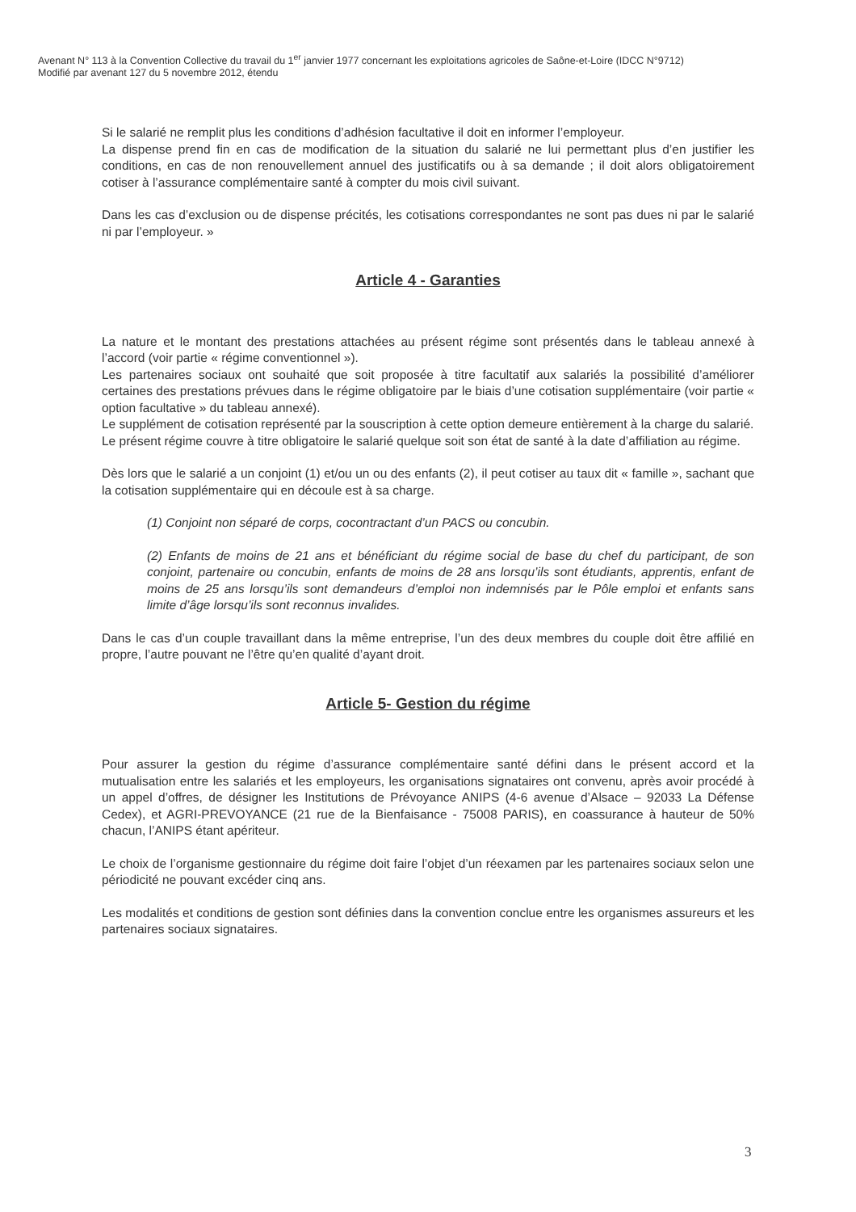Avenant N° 113 à la Convention Collective du travail du 1<sup>er</sup> janvier 1977 concernant les exploitations agricoles de Saône-et-Loire (IDCC N°9712)
Modifié par avenant 127 du 5 novembre 2012, étendu
Si le salarié ne remplit plus les conditions d’adhésion facultative il doit en informer l’employeur.
La dispense prend fin en cas de modification de la situation du salarié ne lui permettant plus d’en justifier les conditions, en cas de non renouvellement annuel des justificatifs ou à sa demande ; il doit alors obligatoirement cotiser à l’assurance complémentaire santé à compter du mois civil suivant.
Dans les cas d’exclusion ou de dispense précités, les cotisations correspondantes ne sont pas dues ni par le salarié ni par l’employeur. »
Article 4 - Garanties
La nature et le montant des prestations attachées au présent régime sont présentés dans le tableau annexé à l’accord (voir partie « régime conventionnel »).
Les partenaires sociaux ont souhaité que soit proposée à titre facultatif aux salariés la possibilité d’améliorer certaines des prestations prévues dans le régime obligatoire par le biais d’une cotisation supplémentaire (voir partie « option facultative » du tableau annexé).
Le supplément de cotisation représenté par la souscription à cette option demeure entièrement à la charge du salarié.
Le présent régime couvre à titre obligatoire le salarié quelque soit son état de santé à la date d’affiliation au régime.
Dès lors que le salarié a un conjoint (1) et/ou un ou des enfants (2), il peut cotiser au taux dit « famille », sachant que la cotisation supplémentaire qui en découle est à sa charge.
(1) Conjoint non séparé de corps, cocontractant d’un PACS ou concubin.
(2) Enfants de moins de 21 ans et bénéficiant du régime social de base du chef du participant, de son conjoint, partenaire ou concubin, enfants de moins de 28 ans lorsqu’ils sont étudiants, apprentis, enfant de moins de 25 ans lorsqu’ils sont demandeurs d’emploi non indemnisés par le Pôle emploi et enfants sans limite d’âge lorsqu’ils sont reconnus invalides.
Dans le cas d’un couple travaillant dans la même entreprise, l’un des deux membres du couple doit être affilié en propre, l’autre pouvant ne l’être qu’en qualité d’ayant droit.
Article 5- Gestion du régime
Pour assurer la gestion du régime d’assurance complémentaire santé défini dans le présent accord et la mutualisation entre les salariés et les employeurs, les organisations signataires ont convenu, après avoir procédé à un appel d’offres, de désigner les Institutions de Prévoyance ANIPS (4-6 avenue d’Alsace – 92033 La Défense Cedex), et AGRI-PREVOYANCE (21 rue de la Bienfaisance - 75008 PARIS), en coassurance à hauteur de 50% chacun, l’ANIPS étant apériteur.
Le choix de l’organisme gestionnaire du régime doit faire l’objet d’un réexamen par les partenaires sociaux selon une périodicité ne pouvant excéder cinq ans.
Les modalités et conditions de gestion sont définies dans la convention conclue entre les organismes assureurs et les partenaires sociaux signataires.
3